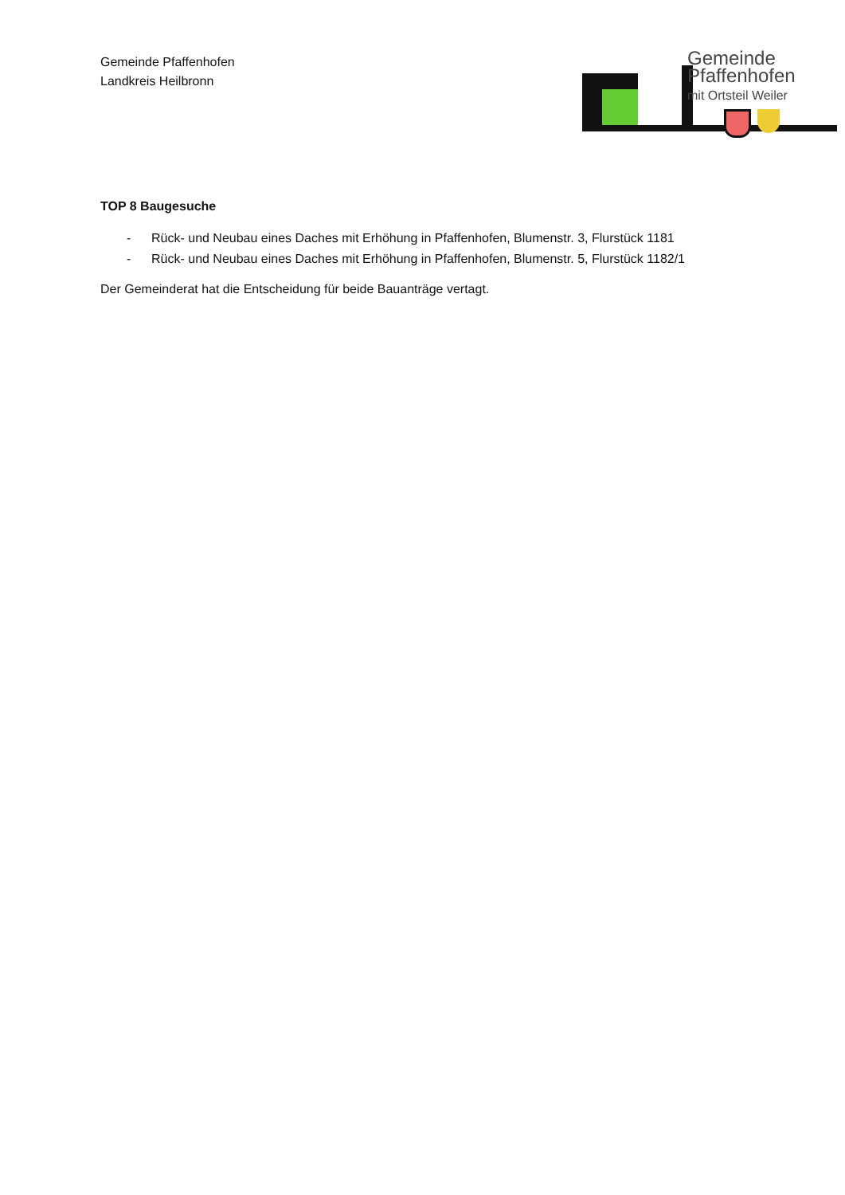Gemeinde Pfaffenhofen
Landkreis Heilbronn
Gemeinde
Pfaffenhofen
mit Ortsteil Weiler
TOP 8 Baugesuche
- Rück- und Neubau eines Daches mit Erhöhung in Pfaffenhofen, Blumenstr. 3, Flurstück 1181
- Rück- und Neubau eines Daches mit Erhöhung in Pfaffenhofen, Blumenstr. 5, Flurstück 1182/1
Der Gemeinderat hat die Entscheidung für beide Bauanträge vertagt.